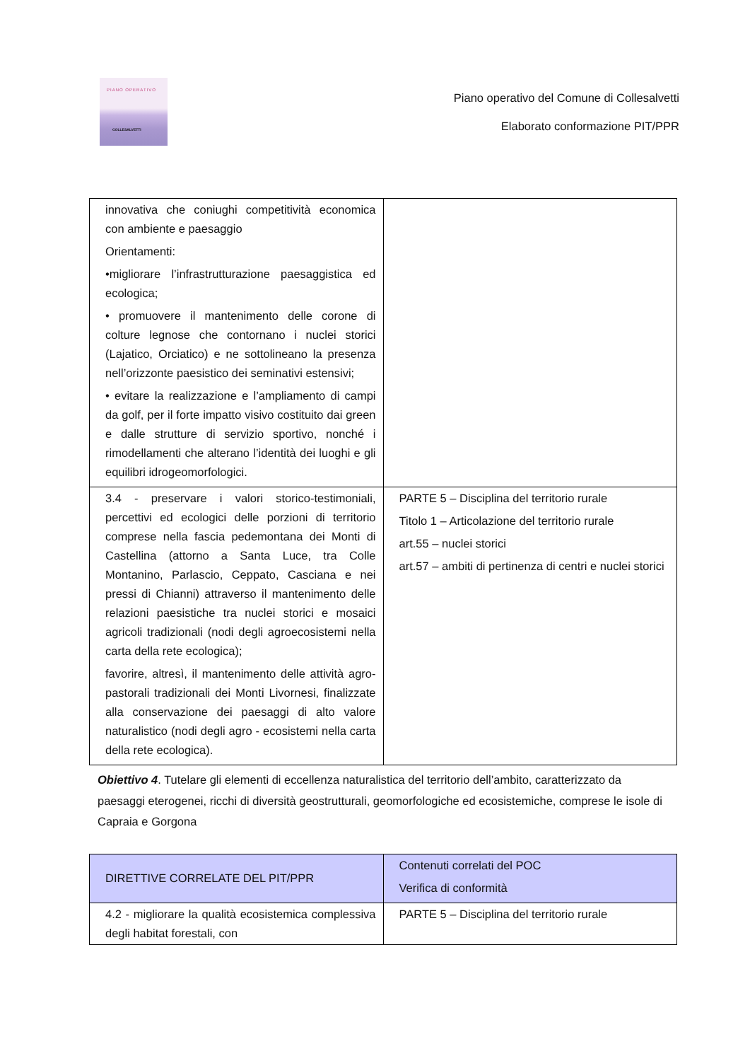PIANO OPERATIVO
COLLESALVETTI
Piano operativo del Comune di Collesalvetti
Elaborato conformazione PIT/PPR
| innovativa che coniughi competitività economica con ambiente e paesaggio Orientamenti: •migliorare l’infrastrutturazione paesaggistica ed ecologica; • promuovere il mantenimento delle corone di colture legnose che contornano i nuclei storici (Lajatico, Orciatico) e ne sottolineano la presenza nell’orizzonte paesistico dei seminativi estensivi; • evitare la realizzazione e l’ampliamento di campi da golf, per il forte impatto visivo costituito dai green e dalle strutture di servizio sportivo, nonché i rimodellamenti che alterano l’identità dei luoghi e gli equilibri idrogeomorfologici. | |
| 3.4 - preservare i valori storico-testimoniali, percettivi ed ecologici delle porzioni di territorio comprese nella fascia pedemontana dei Monti di Castellina (attorno a Santa Luce, tra Colle Montanino, Parlascio, Ceppato, Casciana e nei pressi di Chianni) attraverso il mantenimento delle relazioni paesistiche tra nuclei storici e mosaici agricoli tradizionali (nodi degli agroecosistemi nella carta della rete ecologica); favorire, altresì, il mantenimento delle attività agro-pastorali tradizionali dei Monti Livornesi, finalizzate alla conservazione dei paesaggi di alto valore naturalistico (nodi degli agro - ecosistemi nella carta della rete ecologica). | PARTE 5 – Disciplina del territorio rurale Titolo 1 – Articolazione del territorio rurale art.55 – nuclei storici art.57 – ambiti di pertinenza di centri e nuclei storici |
Obiettivo 4. Tutelare gli elementi di eccellenza naturalistica del territorio dell’ambito, caratterizzato da paesaggi eterogenei, ricchi di diversità geostrutturali, geomorfologiche ed ecosistemiche, comprese le isole di Capraia e Gorgona
| DIRETTIVE CORRELATE DEL PIT/PPR | Contenuti correlati del POC Verifica di conformità |
| --- | --- |
| 4.2 - migliorare la qualità ecosistemica complessiva degli habitat forestali, con | PARTE 5 – Disciplina del territorio rurale |